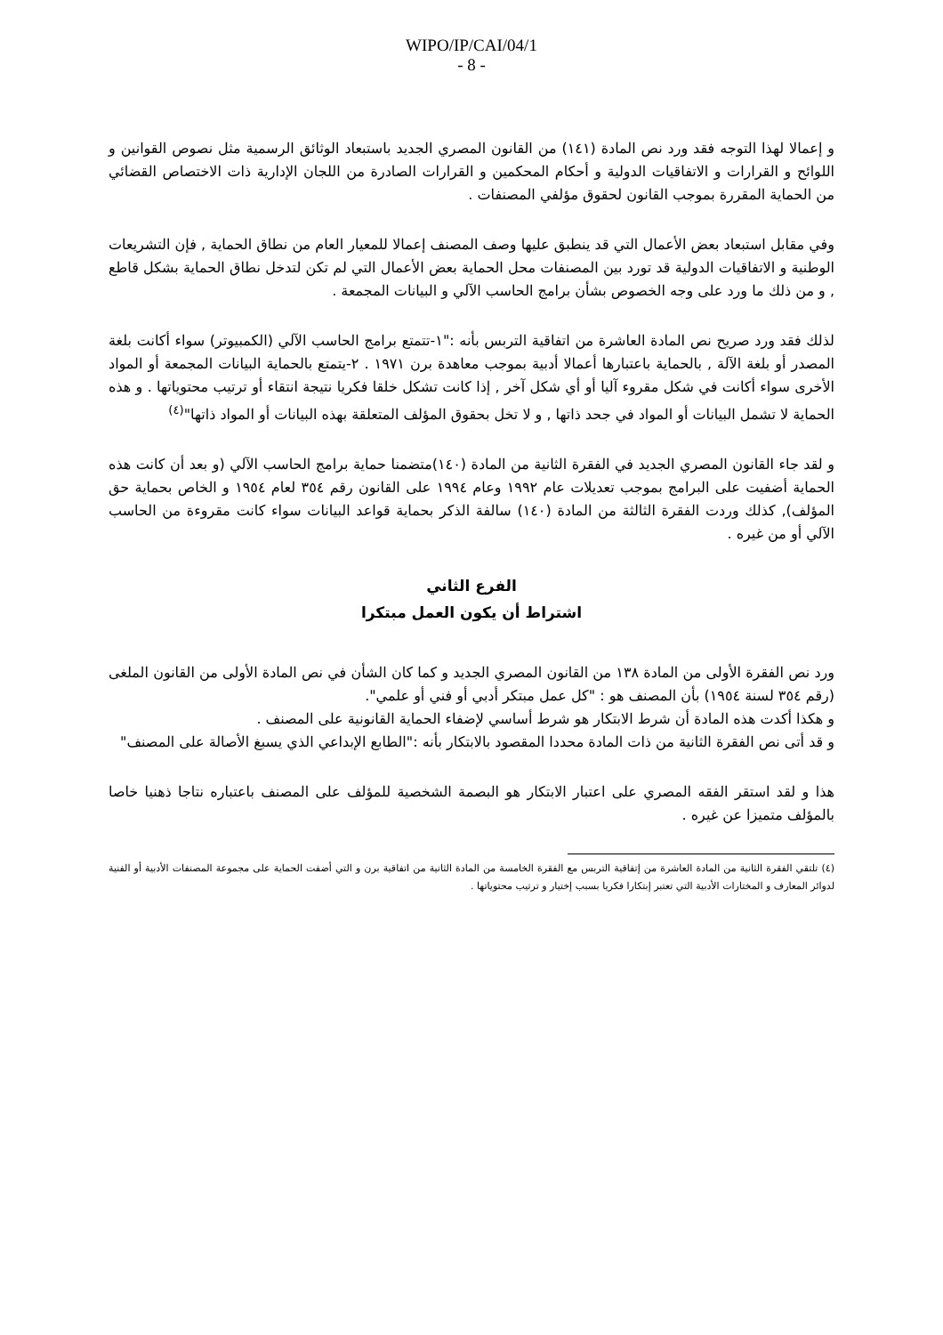WIPO/IP/CAI/04/1
- 8 -
و إعمالا لهذا التوجه فقد ورد نص المادة (١٤١) من القانون المصري الجديد باستبعاد الوثائق الرسمية مثل نصوص القوانين و اللوائح و القرارات و الاتفاقيات الدولية و أحكام المحكمين و القرارات الصادرة من اللجان الإدارية ذات الاختصاص القضائي من الحماية المقررة بموجب القانون لحقوق مؤلفي المصنفات .
وفي مقابل استبعاد بعض الأعمال التي قد ينطبق عليها وصف المصنف إعمالا للمعيار العام من نطاق الحماية , فإن التشريعات الوطنية و الاتفاقيات الدولية قد تورد بين المصنفات محل الحماية بعض الأعمال التي لم تكن لتدخل نطاق الحماية بشكل قاطع , و من ذلك ما ورد على وجه الخصوص بشأن برامج الحاسب الآلي و البيانات المجمعة .
لذلك فقد ورد صريح نص المادة العاشرة من اتفاقية التربس بأنه :"١-تتمتع برامج الحاسب الآلي (الكمبيوتر) سواء أكانت بلغة المصدر أو بلغة الآلة , بالحماية باعتبارها أعمالا أدبية بموجب معاهدة برن ١٩٧١ . ٢-يتمتع بالحماية البيانات المجمعة أو المواد الأخرى سواء أكانت في شكل مقروء آليا أو أي شكل آخر , إذا كانت تشكل خلقا فكريا نتيجة انتقاء أو ترتيب محتوياتها . و هذه الحماية لا تشمل البيانات أو المواد في جحد ذاتها , و لا تخل بحقوق المؤلف المتعلقة بهذه البيانات أو المواد ذاتها"<sup>(٤)</sup>
و لقد جاء القانون المصري الجديد في الفقرة الثانية من المادة (١٤٠)متضمنا حماية برامج الحاسب الآلي (و بعد أن كانت هذه الحماية أضفيت على البرامج بموجب تعديلات عام ١٩٩٢ وعام ١٩٩٤ على القانون رقم ٣٥٤ لعام ١٩٥٤ و الخاص بحماية حق المؤلف), كذلك وردت الفقرة الثالثة من المادة (١٤٠) سالفة الذكر بحماية قواعد البيانات سواء كانت مقروءة من الحاسب الآلي أو من غيره .
الفرع الثاني
اشتراط أن يكون العمل مبتكرا
ورد نص الفقرة الأولى من المادة ١٣٨ من القانون المصري الجديد و كما كان الشأن في نص المادة الأولى من القانون الملغى (رقم ٣٥٤ لسنة ١٩٥٤) بأن المصنف هو : "كل عمل مبتكر أدبي أو فني أو علمي".
و هكذا أكدت هذه المادة أن شرط الابتكار هو شرط أساسي لإضفاء الحماية القانونية على المصنف .
و قد أتى نص الفقرة الثانية من ذات المادة محددا المقصود بالابتكار بأنه :"الطابع الإبداعي الذي يسبغ الأصالة على المصنف"
هذا و لقد استقر الفقه المصري على اعتبار الابتكار هو البصمة الشخصية للمؤلف على المصنف باعتباره نتاجا ذهنيا خاصا بالمؤلف متميزا عن غيره .
(٤) تلتقي الفقرة الثانية من المادة العاشرة من إتفاقية التربس مع الفقرة الخامسة من المادة الثانية من اتفاقية برن و التي أضفت الحماية على مجموعة المصنفات الأدبية أو الفنية لدوائر المعارف و المختارات الأدبية التي تعتبر إبتكارا فكريا بسبب إختيار و ترتيب محتوياتها .